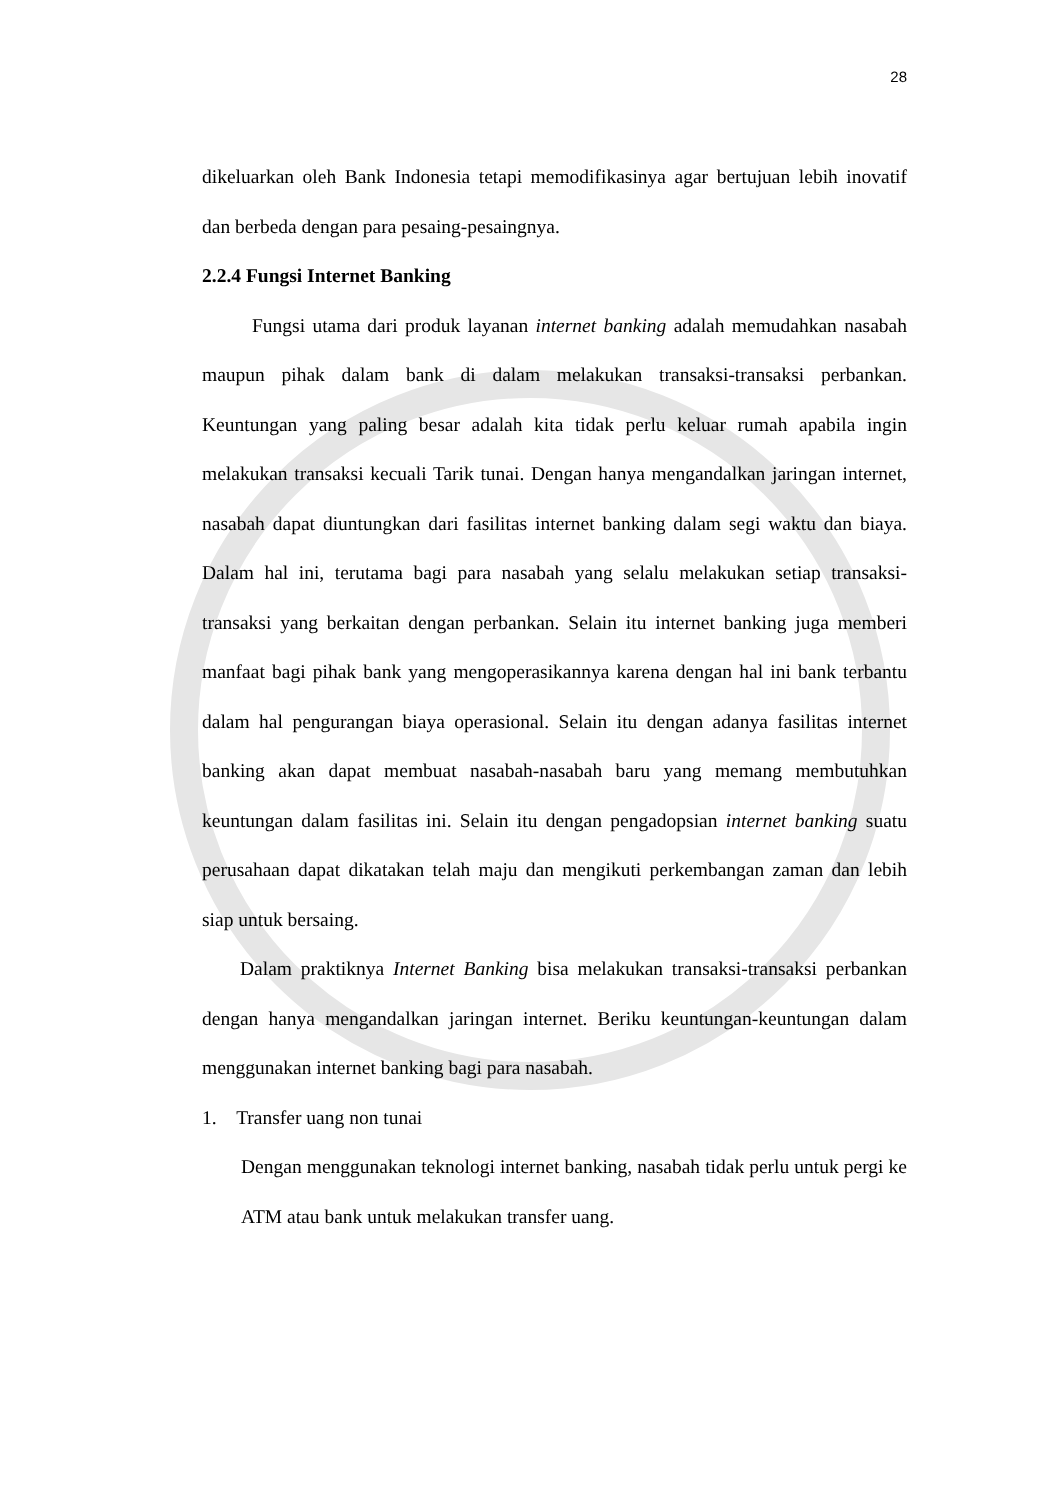28
dikeluarkan oleh Bank Indonesia tetapi memodifikasinya agar bertujuan lebih inovatif dan berbeda dengan para pesaing-pesaingnya.
2.2.4 Fungsi Internet Banking
Fungsi utama dari produk layanan internet banking adalah memudahkan nasabah maupun pihak dalam bank di dalam melakukan transaksi-transaksi perbankan. Keuntungan yang paling besar adalah kita tidak perlu keluar rumah apabila ingin melakukan transaksi kecuali Tarik tunai. Dengan hanya mengandalkan jaringan internet, nasabah dapat diuntungkan dari fasilitas internet banking dalam segi waktu dan biaya. Dalam hal ini, terutama bagi para nasabah yang selalu melakukan setiap transaksi-transaksi yang berkaitan dengan perbankan. Selain itu internet banking juga memberi manfaat bagi pihak bank yang mengoperasikannya karena dengan hal ini bank terbantu dalam hal pengurangan biaya operasional. Selain itu dengan adanya fasilitas internet banking akan dapat membuat nasabah-nasabah baru yang memang membutuhkan keuntungan dalam fasilitas ini. Selain itu dengan pengadopsian internet banking suatu perusahaan dapat dikatakan telah maju dan mengikuti perkembangan zaman dan lebih siap untuk bersaing.
Dalam praktiknya Internet Banking bisa melakukan transaksi-transaksi perbankan dengan hanya mengandalkan jaringan internet. Beriku keuntungan-keuntungan dalam menggunakan internet banking bagi para nasabah.
1. Transfer uang non tunai
Dengan menggunakan teknologi internet banking, nasabah tidak perlu untuk pergi ke ATM atau bank untuk melakukan transfer uang.